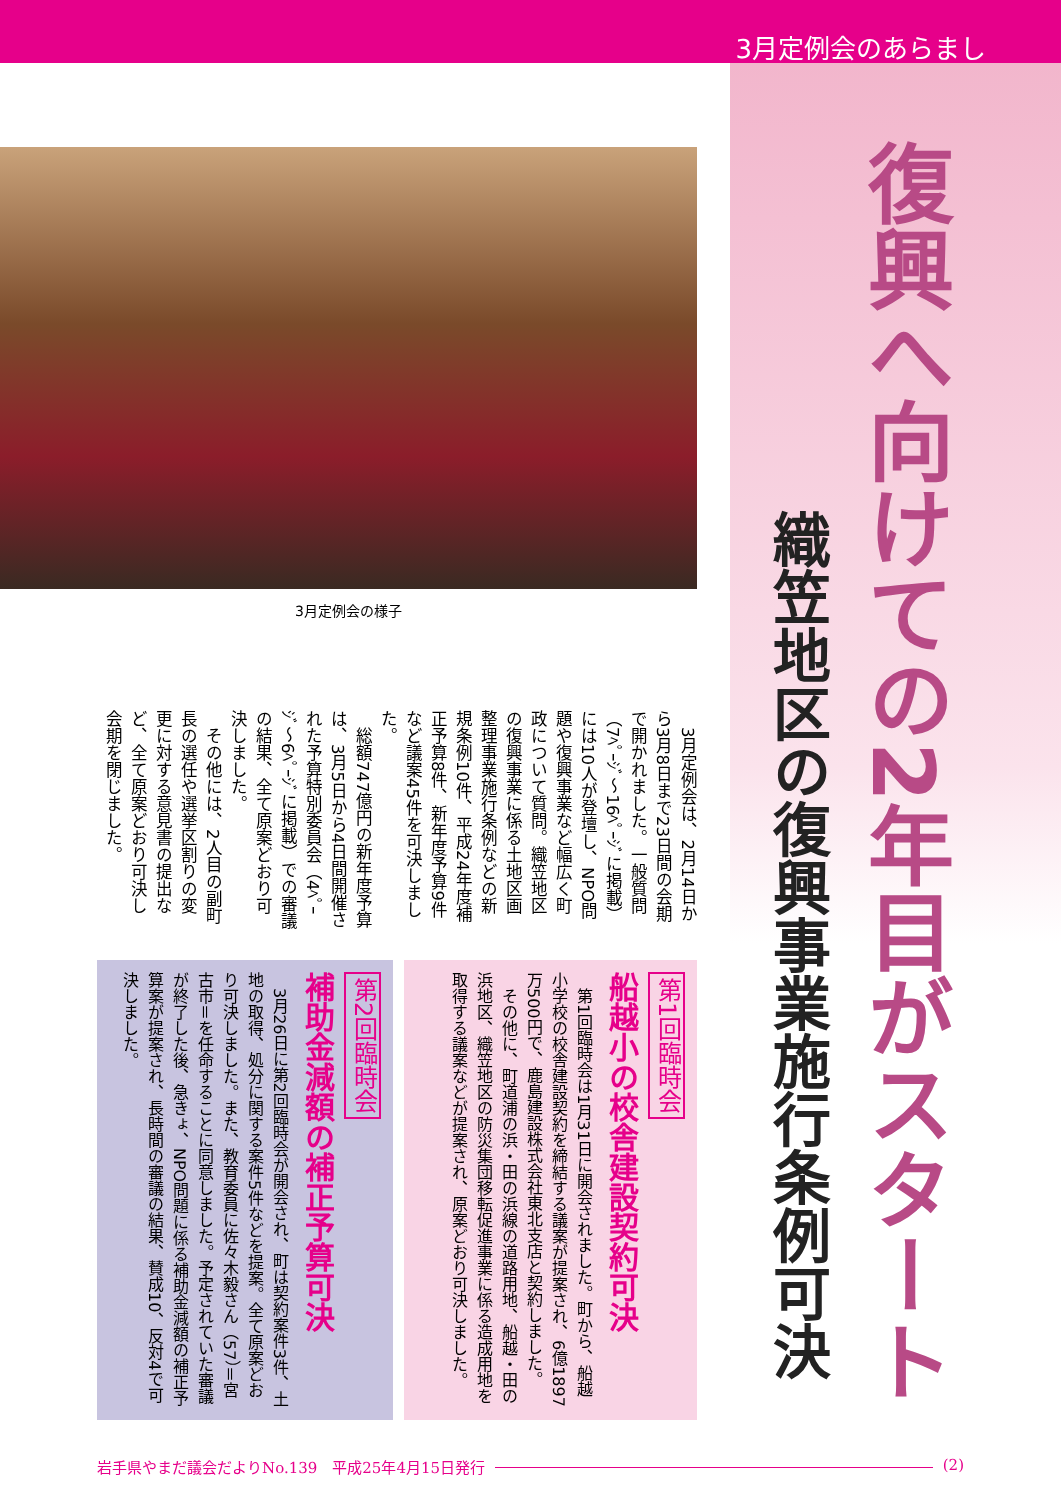3月定例会のあらまし
復興へ向けての2年目がスタート
織笠地区の復興事業施行条例可決
3月定例会の様子
　3月定例会は、2月14日から3月8日まで23日間の会期で開かれました。一般質問（7ﾍﾟｰｼﾞ～16ﾍﾟｰｼﾞに掲載）には10人が登壇し、NPO問題や復興事業など幅広く町政について質問。織笠地区の復興事業に係る土地区画整理事業施行条例などの新規条例10件、平成24年度補正予算8件、新年度予算9件など議案45件を可決しました。
　総額747億円の新年度予算は、3月5日から4日間開催された予算特別委員会（4ﾍﾟｰｼﾞ～6ﾍﾟｰｼﾞに掲載）での審議の結果、全て原案どおり可決しました。
　その他には、2人目の副町長の選任や選挙区割りの変更に対する意見書の提出など、全て原案どおり可決し会期を閉じました。
第1回臨時会
船越小の校舎建設契約可決
　第1回臨時会は1月31日に開会されました。町から、船越小学校の校舎建設契約を締結する議案が提案され、6億1897万500円で、鹿島建設株式会社東北支店と契約しました。
　その他に、町道浦の浜・田の浜線の道路用地、船越・田の浜地区、織笠地区の防災集団移転促進事業に係る造成用地を取得する議案などが提案され、原案どおり可決しました。
第2回臨時会
補助金減額の補正予算可決
　3月26日に第2回臨時会が開会され、町は契約案件3件、土地の取得、処分に関する案件5件などを提案。全て原案どおり可決しました。また、教育委員に佐々木毅さん（57）＝宮古市＝を任命することに同意しました。予定されていた審議が終了した後、急きょ、NPO問題に係る補助金減額の補正予算案が提案され、長時間の審議の結果、賛成10、反対4で可決しました。
岩手県やまだ議会だよりNo.139　平成25年4月15日発行 (2)